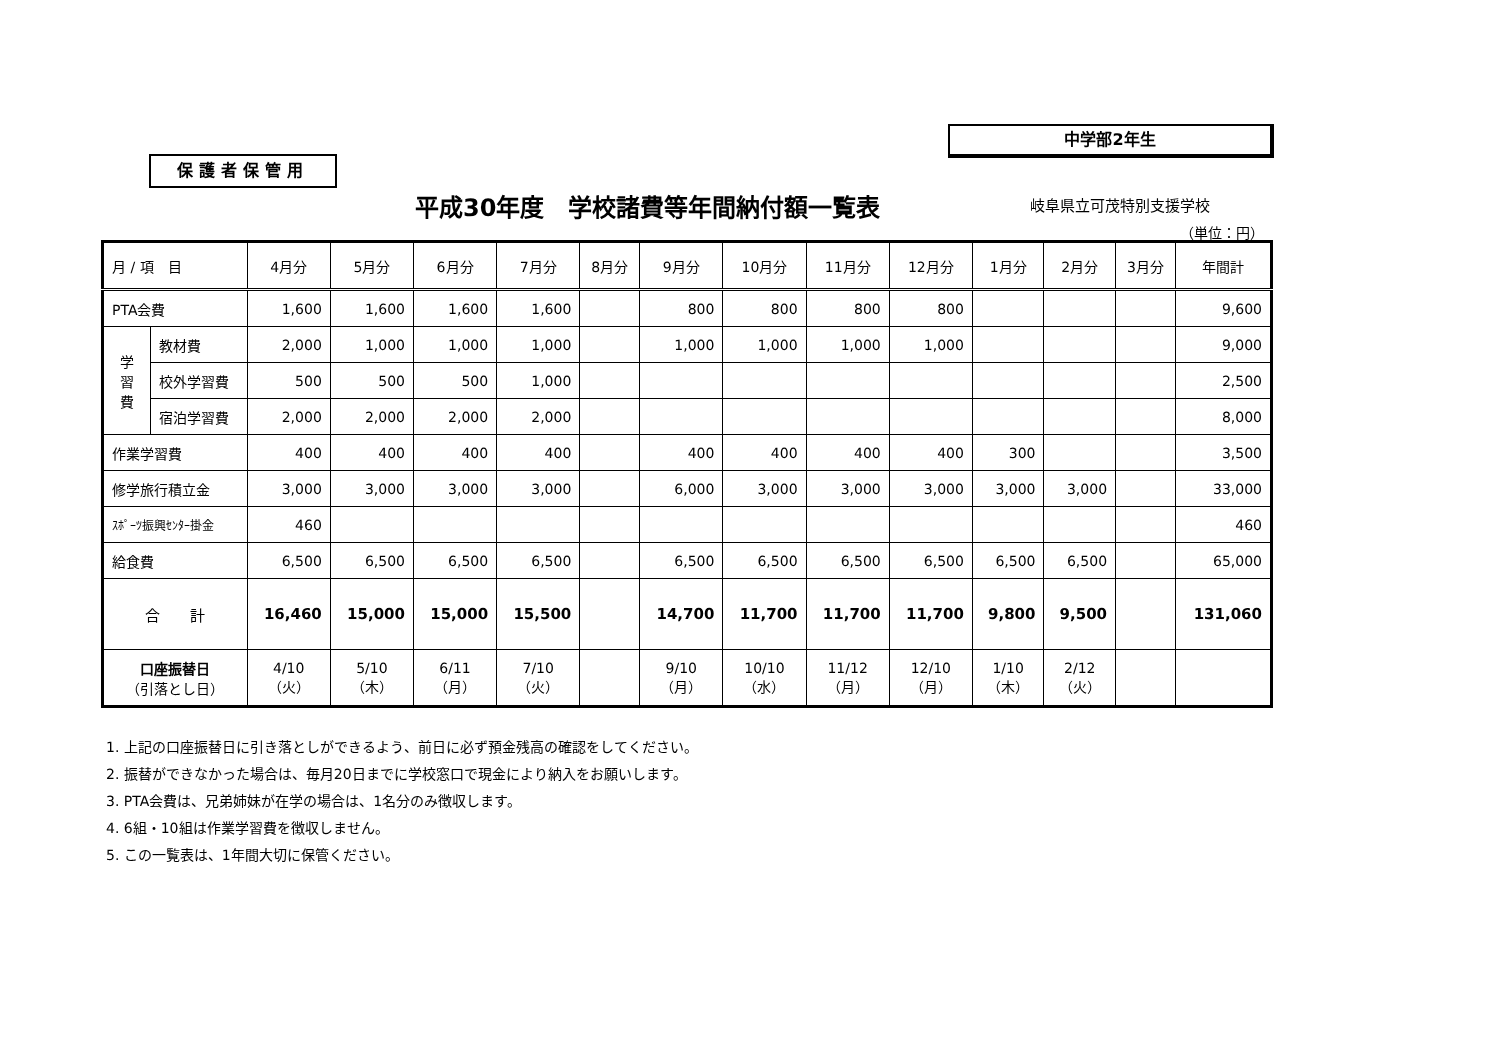中学部2年生
保護者保管用
平成30年度　学校諸費等年間納付額一覧表
岐阜県立可茂特別支援学校
（単位：円）
| 月 / 項 目 | | 4月分 | 5月分 | 6月分 | 7月分 | 8月分 | 9月分 | 10月分 | 11月分 | 12月分 | 1月分 | 2月分 | 3月分 | 年間計 |
| --- | --- | --- | --- | --- | --- | --- | --- | --- | --- | --- | --- | --- | --- | --- |
| PTA会費 | | 1,600 | 1,600 | 1,600 | 1,600 | | 800 | 800 | 800 | 800 | | | | 9,600 |
| 学 習 費 | 教材費 | 2,000 | 1,000 | 1,000 | 1,000 | | 1,000 | 1,000 | 1,000 | 1,000 | | | | 9,000 |
| | 校外学習費 | 500 | 500 | 500 | 1,000 | | | | | | | | | 2,500 |
| | 宿泊学習費 | 2,000 | 2,000 | 2,000 | 2,000 | | | | | | | | | 8,000 |
| 作業学習費 | | 400 | 400 | 400 | 400 | | 400 | 400 | 400 | 400 | 300 | | | 3,500 |
| 修学旅行積立金 | | 3,000 | 3,000 | 3,000 | 3,000 | | 6,000 | 3,000 | 3,000 | 3,000 | 3,000 | 3,000 | | 33,000 |
| ｽﾎﾟｰﾂ振興ｾﾝﾀｰ掛金 | | 460 | | | | | | | | | | | | 460 |
| 給食費 | | 6,500 | 6,500 | 6,500 | 6,500 | | 6,500 | 6,500 | 6,500 | 6,500 | 6,500 | 6,500 | | 65,000 |
| 合 計 | | 16,460 | 15,000 | 15,000 | 15,500 | | 14,700 | 11,700 | 11,700 | 11,700 | 9,800 | 9,500 | | 131,060 |
| 口座振替日 （引落とし日） | | 4/10 （火） | 5/10 （木） | 6/11 （月） | 7/10 （火） | | 9/10 （月） | 10/10 （水） | 11/12 （月） | 12/10 （月） | 1/10 （木） | 2/12 （火） | | |
1. 上記の口座振替日に引き落としができるよう、前日に必ず預金残高の確認をしてください。
2. 振替ができなかった場合は、毎月20日までに学校窓口で現金により納入をお願いします。
3. PTA会費は、兄弟姉妹が在学の場合は、1名分のみ徴収します。
4. 6組・10組は作業学習費を徴収しません。
5. この一覧表は、1年間大切に保管ください。